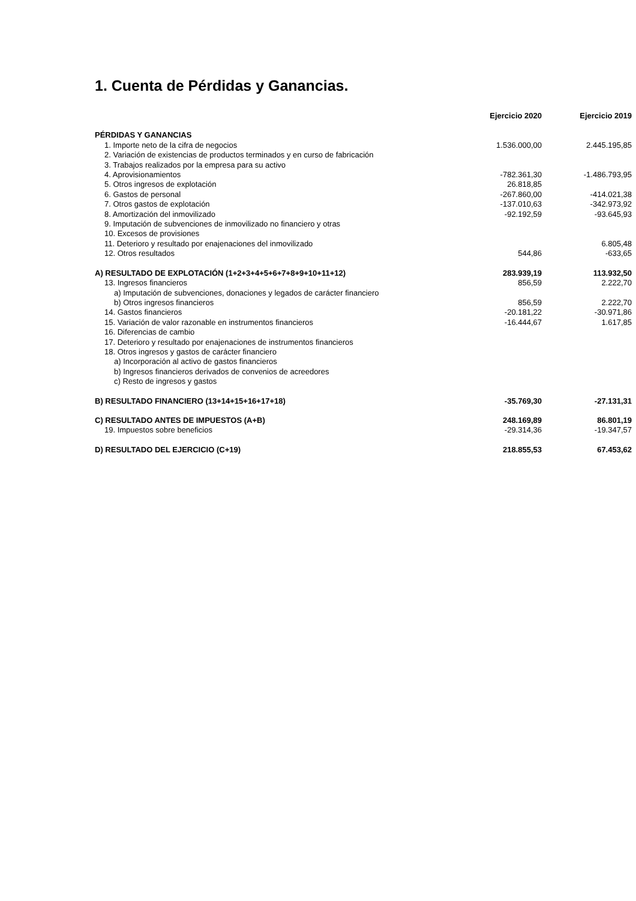1. Cuenta de Pérdidas y Ganancias.
| | Ejercicio 2020 | Ejercicio 2019 |
| --- | --- | --- |
| PÉRDIDAS Y GANANCIAS | | |
| 1. Importe neto de la cifra de negocios | 1.536.000,00 | 2.445.195,85 |
| 2. Variación de existencias de productos terminados y en curso de fabricación | | |
| 3. Trabajos realizados por la empresa para su activo | | |
| 4. Aprovisionamientos | -782.361,30 | -1.486.793,95 |
| 5. Otros ingresos de explotación | 26.818,85 | |
| 6. Gastos de personal | -267.860,00 | -414.021,38 |
| 7. Otros gastos de explotación | -137.010,63 | -342.973,92 |
| 8. Amortización del inmovilizado | -92.192,59 | -93.645,93 |
| 9. Imputación de subvenciones de inmovilizado no financiero y otras | | |
| 10. Excesos de provisiones | | |
| 11. Deterioro y resultado por enajenaciones del inmovilizado | | 6.805,48 |
| 12. Otros resultados | 544,86 | -633,65 |
| A) RESULTADO DE EXPLOTACIÓN (1+2+3+4+5+6+7+8+9+10+11+12) | 283.939,19 | 113.932,50 |
| 13. Ingresos financieros | 856,59 | 2.222,70 |
| a) Imputación de subvenciones, donaciones y legados de carácter financiero | | |
| b) Otros ingresos financieros | 856,59 | 2.222,70 |
| 14. Gastos financieros | -20.181,22 | -30.971,86 |
| 15. Variación de valor razonable en instrumentos financieros | -16.444,67 | 1.617,85 |
| 16. Diferencias de cambio | | |
| 17. Deterioro y resultado por enajenaciones de instrumentos financieros | | |
| 18. Otros ingresos y gastos de carácter financiero | | |
| a) Incorporación al activo de gastos financieros | | |
| b) Ingresos financieros derivados de convenios de acreedores | | |
| c) Resto de ingresos y gastos | | |
| B) RESULTADO FINANCIERO (13+14+15+16+17+18) | -35.769,30 | -27.131,31 |
| C) RESULTADO ANTES DE IMPUESTOS (A+B) | 248.169,89 | 86.801,19 |
| 19. Impuestos sobre beneficios | -29.314,36 | -19.347,57 |
| D) RESULTADO DEL EJERCICIO (C+19) | 218.855,53 | 67.453,62 |